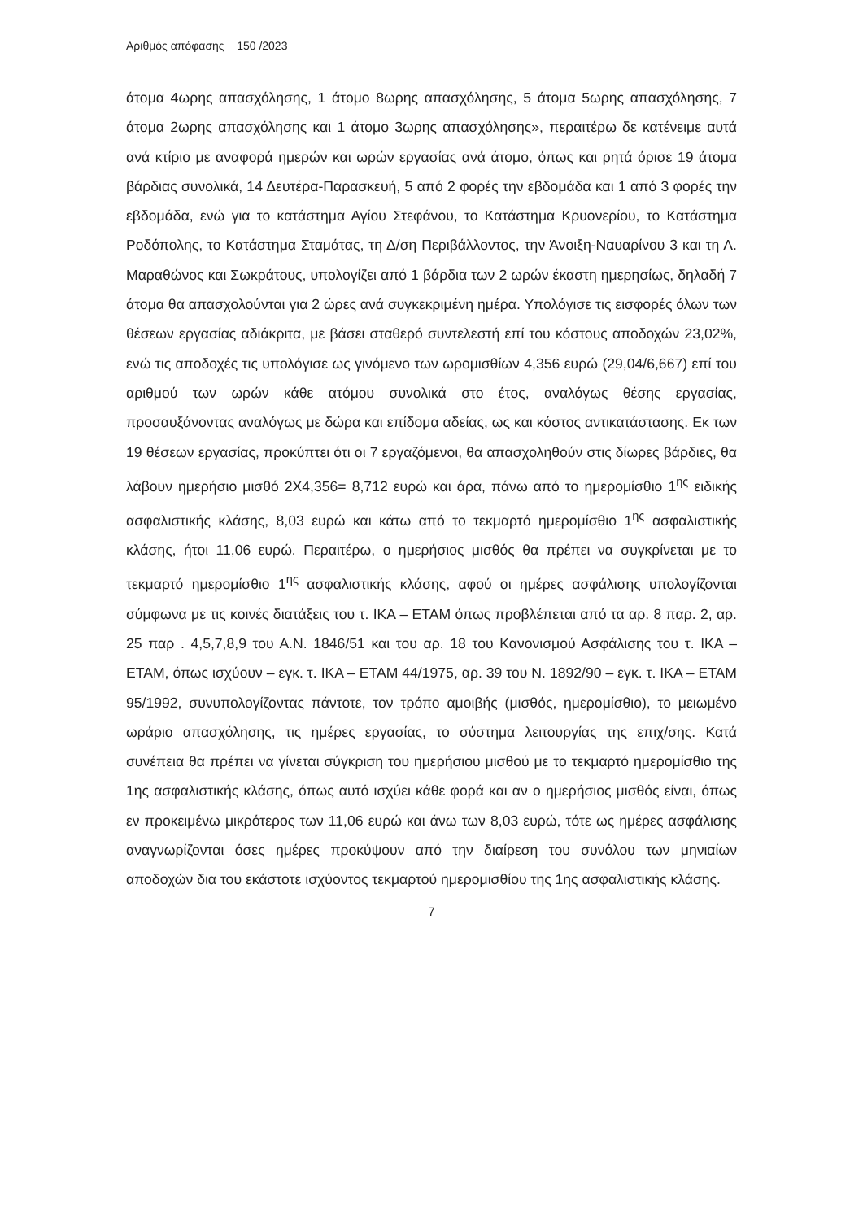Αριθμός απόφασης 150 /2023
άτομα 4ωρης απασχόλησης, 1 άτομο 8ωρης απασχόλησης, 5 άτομα 5ωρης απασχόλησης, 7 άτομα 2ωρης απασχόλησης και 1 άτομο 3ωρης απασχόλησης», περαιτέρω δε κατένειμε αυτά ανά κτίριο με αναφορά ημερών και ωρών εργασίας ανά άτομο, όπως και ρητά όρισε 19 άτομα βάρδιας συνολικά, 14 Δευτέρα-Παρασκευή, 5 από 2 φορές την εβδομάδα και 1 από 3 φορές την εβδομάδα, ενώ για το κατάστημα Αγίου Στεφάνου, το Κατάστημα Κρυονερίου, το Κατάστημα Ροδόπολης, το Κατάστημα Σταμάτας, τη Δ/ση Περιβάλλοντος, την Άνοιξη-Ναυαρίνου 3 και τη Λ. Μαραθώνος και Σωκράτους, υπολογίζει από 1 βάρδια των 2 ωρών έκαστη ημερησίως, δηλαδή 7 άτομα θα απασχολούνται για 2 ώρες ανά συγκεκριμένη ημέρα. Υπολόγισε τις εισφορές όλων των θέσεων εργασίας αδιάκριτα, με βάσει σταθερό συντελεστή επί του κόστους αποδοχών 23,02%, ενώ τις αποδοχές τις υπολόγισε ως γινόμενο των ωρομισθίων 4,356 ευρώ (29,04/6,667) επί του αριθμού των ωρών κάθε ατόμου συνολικά στο έτος, αναλόγως θέσης εργασίας, προσαυξάνοντας αναλόγως με δώρα και επίδομα αδείας, ως και κόστος αντικατάστασης. Εκ των 19 θέσεων εργασίας, προκύπτει ότι οι 7 εργαζόμενοι, θα απασχοληθούν στις δίωρες βάρδιες, θα λάβουν ημερήσιο μισθό 2Χ4,356= 8,712 ευρώ και άρα, πάνω από το ημερομίσθιο 1<sup>ης</sup> ειδικής ασφαλιστικής κλάσης, 8,03 ευρώ και κάτω από το τεκμαρτό ημερομίσθιο 1<sup>ης</sup> ασφαλιστικής κλάσης, ήτοι 11,06 ευρώ. Περαιτέρω, ο ημερήσιος μισθός θα πρέπει να συγκρίνεται με το τεκμαρτό ημερομίσθιο 1<sup>ης</sup> ασφαλιστικής κλάσης, αφού οι ημέρες ασφάλισης υπολογίζονται σύμφωνα με τις κοινές διατάξεις του τ. ΙΚΑ – ΕΤΑΜ όπως προβλέπεται από τα αρ. 8 παρ. 2, αρ. 25 παρ . 4,5,7,8,9 του Α.Ν. 1846/51 και του αρ. 18 του Κανονισμού Ασφάλισης του τ. ΙΚΑ – ΕΤΑΜ, όπως ισχύουν – εγκ. τ. ΙΚΑ – ΕΤΑΜ 44/1975, αρ. 39 του Ν. 1892/90 – εγκ. τ. ΙΚΑ – ΕΤΑΜ 95/1992, συνυπολογίζοντας πάντοτε, τον τρόπο αμοιβής (μισθός, ημερομίσθιο), το μειωμένο ωράριο απασχόλησης, τις ημέρες εργασίας, το σύστημα λειτουργίας της επιχ/σης. Κατά συνέπεια θα πρέπει να γίνεται σύγκριση του ημερήσιου μισθού με το τεκμαρτό ημερομίσθιο της 1ης ασφαλιστικής κλάσης, όπως αυτό ισχύει κάθε φορά και αν ο ημερήσιος μισθός είναι, όπως εν προκειμένω μικρότερος των 11,06 ευρώ και άνω των 8,03 ευρώ, τότε ως ημέρες ασφάλισης αναγνωρίζονται όσες ημέρες προκύψουν από την διαίρεση του συνόλου των μηνιαίων αποδοχών δια του εκάστοτε ισχύοντος τεκμαρτού ημερομισθίου της 1ης ασφαλιστικής κλάσης.
7